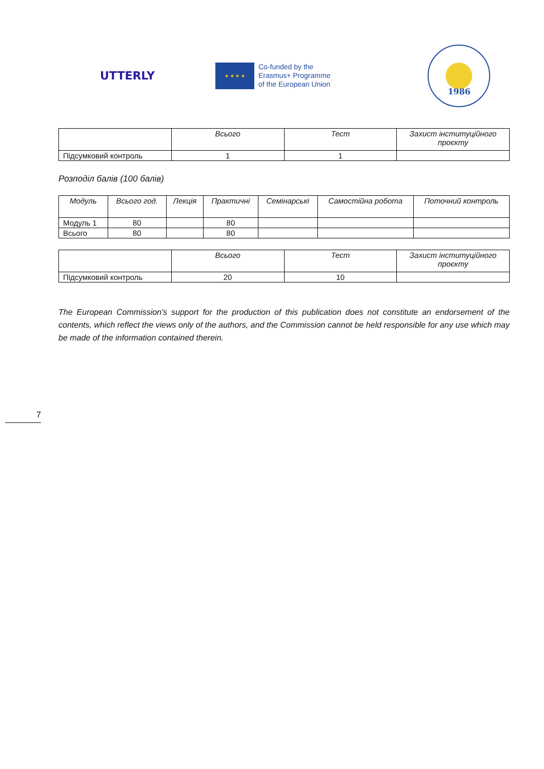UTTERLY
★ ★ ★ ★
Co-funded by the
Erasmus+ Programme
of the European Union
1986
| | Всього | Тест | Захист інституційного проєкту |
| --- | --- | --- | --- |
| Підсумковий контроль | 1 | 1 | |
Розподіл балів (100 балів)
| Модуль | Всього год. | Лекція | Практичні | Семінарські | Самостійна робота | Поточний контроль |
| --- | --- | --- | --- | --- | --- | --- |
| Модуль 1 | 80 | | 80 | | | |
| Всього | 80 | | 80 | | | |
| | Всього | Тест | Захист інституційного проєкту |
| --- | --- | --- | --- |
| Підсумковий контроль | 20 | 10 | |
The European Commission's support for the production of this publication does not constitute an endorsement of the contents, which reflect the views only of the authors, and the Commission cannot be held responsible for any use which may be made of the information contained therein.
7